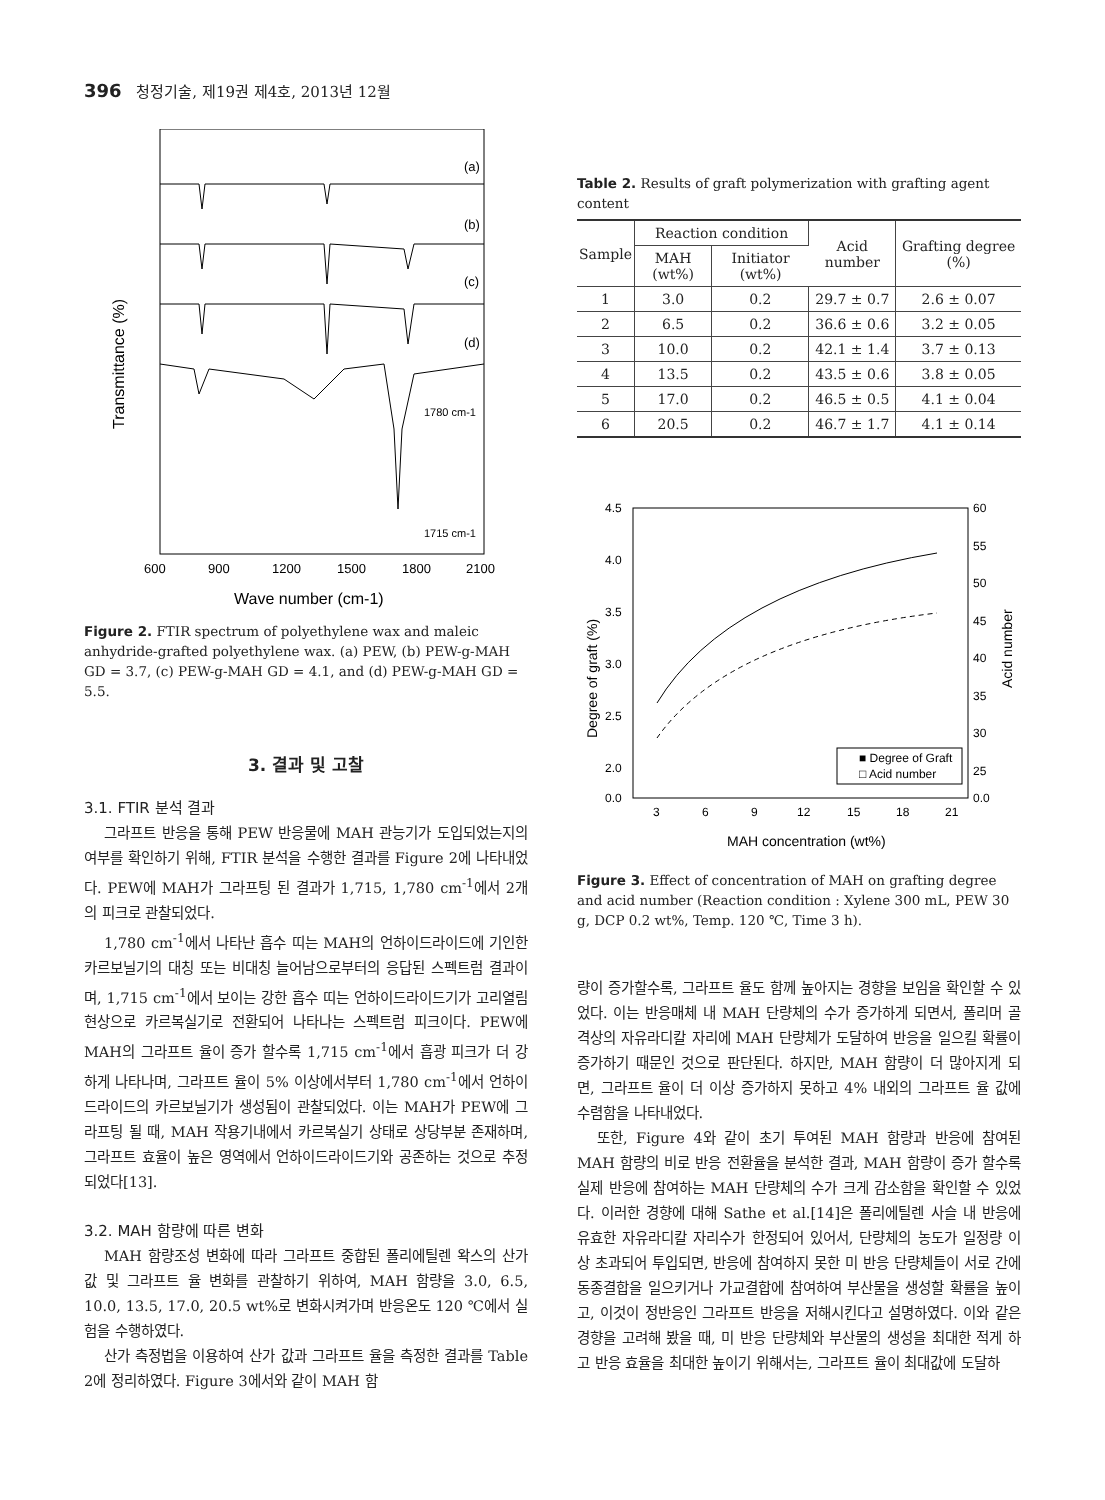396 청정기술, 제19권 제4호, 2013년 12월
(a)
(b)
(c)
(d)
1780 cm-1
1715 cm-1
600
900
1200
1500
1800
2100
Wave number (cm-1)
Transmittance (%)
Figure 2. FTIR spectrum of polyethylene wax and maleic anhydride-grafted polyethylene wax. (a) PEW, (b) PEW-g-MAH GD = 3.7, (c) PEW-g-MAH GD = 4.1, and (d) PEW-g-MAH GD = 5.5.
3. 결과 및 고찰
3.1. FTIR 분석 결과
그라프트 반응을 통해 PEW 반응물에 MAH 관능기가 도입되었는지의 여부를 확인하기 위해, FTIR 분석을 수행한 결과를 Figure 2에 나타내었다. PEW에 MAH가 그라프팅 된 결과가 1,715, 1,780 cm<sup>-1</sup>에서 2개의 피크로 관찰되었다.
1,780 cm<sup>-1</sup>에서 나타난 흡수 띠는 MAH의 언하이드라이드에 기인한 카르보닐기의 대칭 또는 비대칭 늘어남으로부터의 응답된 스펙트럼 결과이며, 1,715 cm<sup>-1</sup>에서 보이는 강한 흡수 띠는 언하이드라이드기가 고리열림현상으로 카르복실기로 전환되어 나타나는 스펙트럼 피크이다. PEW에 MAH의 그라프트 율이 증가 할수록 1,715 cm<sup>-1</sup>에서 흡광 피크가 더 강하게 나타나며, 그라프트 율이 5% 이상에서부터 1,780 cm<sup>-1</sup>에서 언하이드라이드의 카르보닐기가 생성됨이 관찰되었다. 이는 MAH가 PEW에 그라프팅 될 때, MAH 작용기내에서 카르복실기 상태로 상당부분 존재하며, 그라프트 효율이 높은 영역에서 언하이드라이드기와 공존하는 것으로 추정되었다[13].
3.2. MAH 함량에 따른 변화
MAH 함량조성 변화에 따라 그라프트 중합된 폴리에틸렌 왁스의 산가 값 및 그라프트 율 변화를 관찰하기 위하여, MAH 함량을 3.0, 6.5, 10.0, 13.5, 17.0, 20.5 wt%로 변화시켜가며 반응온도 120 ℃에서 실험을 수행하였다.
산가 측정법을 이용하여 산가 값과 그라프트 율을 측정한 결과를 Table 2에 정리하였다. Figure 3에서와 같이 MAH 함
Table 2. Results of graft polymerization with grafting agent content
| Sample | Reaction condition | | Acid number | Grafting degree (%) |
| --- | --- | --- | --- | --- |
| | MAH (wt%) | Initiator (wt%) | | |
| 1 | 3.0 | 0.2 | 29.7 ± 0.7 | 2.6 ± 0.07 |
| 2 | 6.5 | 0.2 | 36.6 ± 0.6 | 3.2 ± 0.05 |
| 3 | 10.0 | 0.2 | 42.1 ± 1.4 | 3.7 ± 0.13 |
| 4 | 13.5 | 0.2 | 43.5 ± 0.6 | 3.8 ± 0.05 |
| 5 | 17.0 | 0.2 | 46.5 ± 0.5 | 4.1 ± 0.04 |
| 6 | 20.5 | 0.2 | 46.7 ± 1.7 | 4.1 ± 0.14 |
4.5
4.0
3.5
3.0
2.5
2.0
0.0
60
55
50
45
40
35
30
25
0.0
3
6
9
12
15
18
21
■ Degree of Graft
□ Acid number
MAH concentration (wt%)
Degree of graft (%)
Acid number
Figure 3. Effect of concentration of MAH on grafting degree and acid number (Reaction condition : Xylene 300 mL, PEW 30 g, DCP 0.2 wt%, Temp. 120 ℃, Time 3 h).
량이 증가할수록, 그라프트 율도 함께 높아지는 경향을 보임을 확인할 수 있었다. 이는 반응매체 내 MAH 단량체의 수가 증가하게 되면서, 폴리머 골격상의 자유라디칼 자리에 MAH 단량체가 도달하여 반응을 일으킬 확률이 증가하기 때문인 것으로 판단된다. 하지만, MAH 함량이 더 많아지게 되면, 그라프트 율이 더 이상 증가하지 못하고 4% 내외의 그라프트 율 값에 수렴함을 나타내었다.
또한, Figure 4와 같이 초기 투여된 MAH 함량과 반응에 참여된 MAH 함량의 비로 반응 전환율을 분석한 결과, MAH 함량이 증가 할수록 실제 반응에 참여하는 MAH 단량체의 수가 크게 감소함을 확인할 수 있었다. 이러한 경향에 대해 Sathe et al.[14]은 폴리에틸렌 사슬 내 반응에 유효한 자유라디칼 자리수가 한정되어 있어서, 단량체의 농도가 일정량 이상 초과되어 투입되면, 반응에 참여하지 못한 미 반응 단량체들이 서로 간에 동종결합을 일으키거나 가교결합에 참여하여 부산물을 생성할 확률을 높이고, 이것이 정반응인 그라프트 반응을 저해시킨다고 설명하였다. 이와 같은 경향을 고려해 봤을 때, 미 반응 단량체와 부산물의 생성을 최대한 적게 하고 반응 효율을 최대한 높이기 위해서는, 그라프트 율이 최대값에 도달하